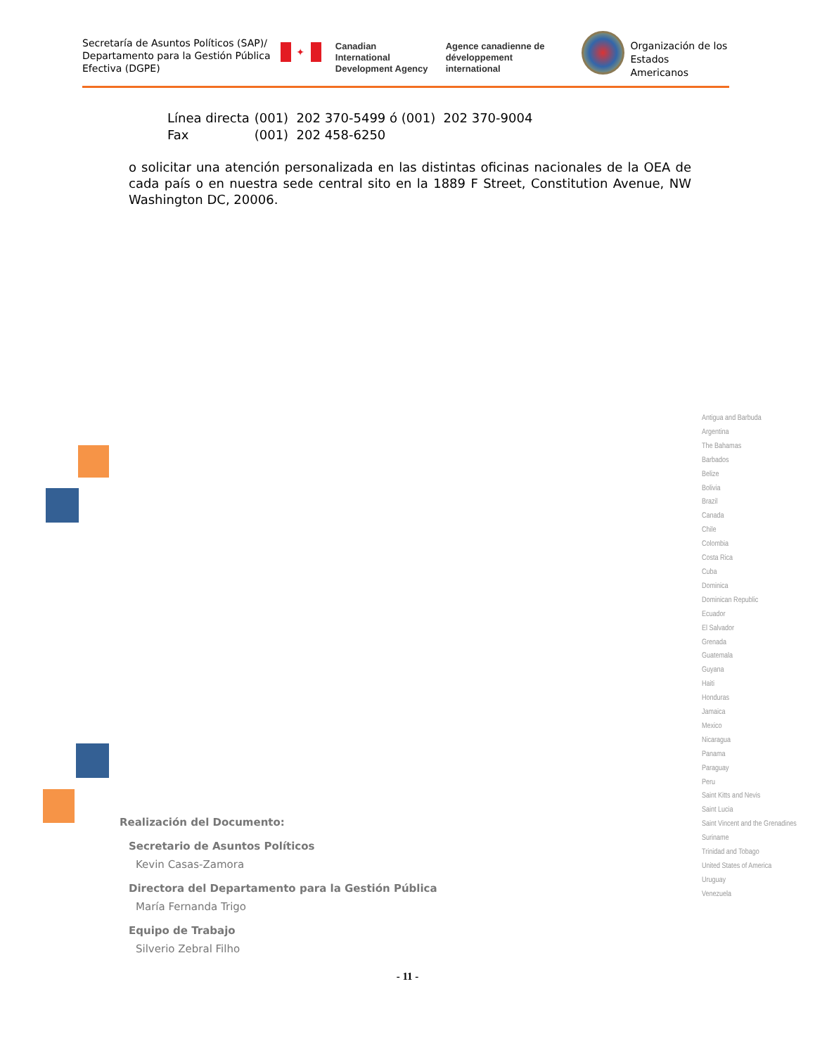Secretaría de Asuntos Políticos (SAP)/ Departamento para la Gestión Pública Efectiva (DGPE)
✦
Canadian International
Development Agency
Agence canadienne de
développement international
Organización de los
Estados Americanos
Línea directa (001) 202 370-5499 ó (001) 202 370-9004
Fax (001) 202 458-6250
o solicitar una atención personalizada en las distintas oficinas nacionales de la OEA de cada país o en nuestra sede central sito en la 1889 F Street, Constitution Avenue, NW Washington DC, 20006.
Antigua and Barbuda
Argentina
The Bahamas
Barbados
Belize
Bolivia
Brazil
Canada
Chile
Colombia
Costa Rica
Cuba
Dominica
Dominican Republic
Ecuador
El Salvador
Grenada
Guatemala
Guyana
Haiti
Honduras
Jamaica
Mexico
Nicaragua
Panama
Paraguay
Peru
Saint Kitts and Nevis
Saint Lucia
Saint Vincent and the Grenadines
Suriname
Trinidad and Tobago
United States of America
Uruguay
Venezuela
Realización del Documento:
Secretario de Asuntos Políticos
Kevin Casas-Zamora
Directora del Departamento para la Gestión Pública
María Fernanda Trigo
Equipo de Trabajo
Silverio Zebral Filho
- 11 -